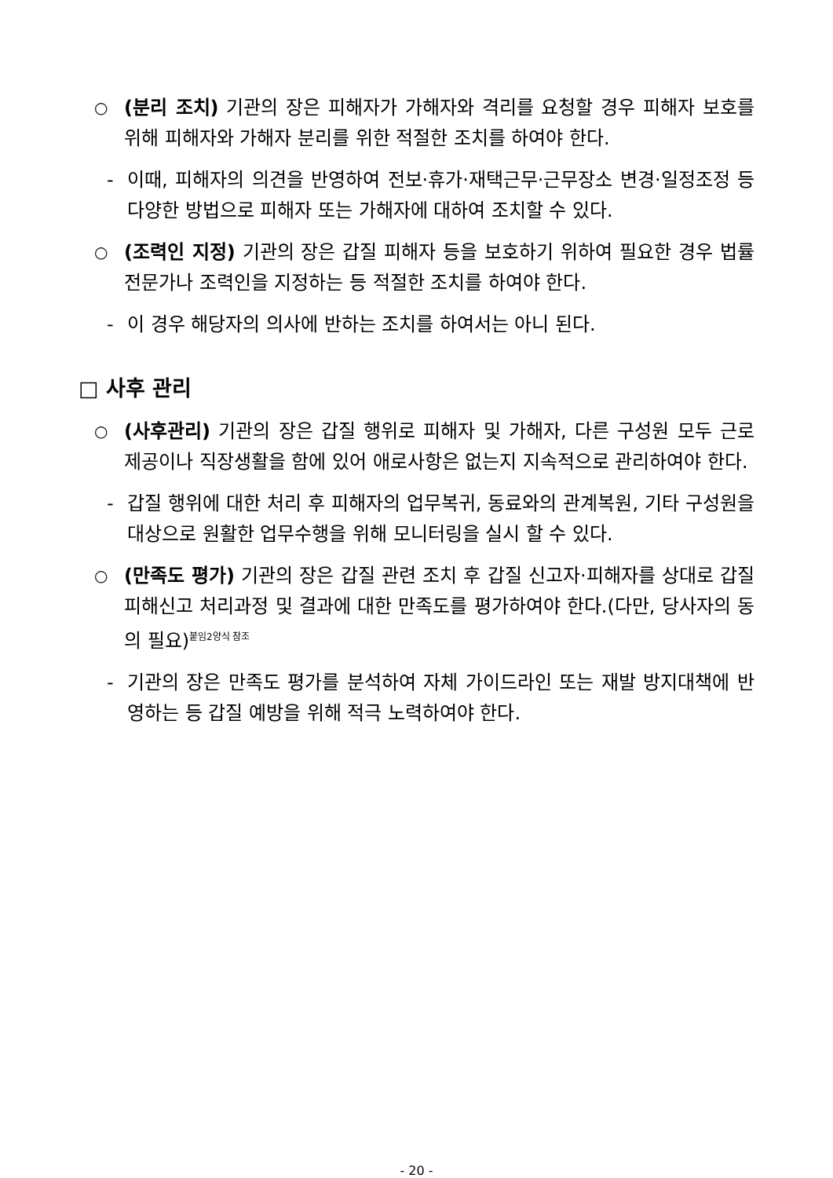○ (분리 조치) 기관의 장은 피해자가 가해자와 격리를 요청할 경우 피해자 보호를 위해 피해자와 가해자 분리를 위한 적절한 조치를 하여야 한다.
- 이때, 피해자의 의견을 반영하여 전보·휴가·재택근무·근무장소 변경·일정조정 등 다양한 방법으로 피해자 또는 가해자에 대하여 조치할 수 있다.
○ (조력인 지정) 기관의 장은 갑질 피해자 등을 보호하기 위하여 필요한 경우 법률전문가나 조력인을 지정하는 등 적절한 조치를 하여야 한다.
- 이 경우 해당자의 의사에 반하는 조치를 하여서는 아니 된다.
□ 사후 관리
○ (사후관리) 기관의 장은 갑질 행위로 피해자 및 가해자, 다른 구성원 모두 근로 제공이나 직장생활을 함에 있어 애로사항은 없는지 지속적으로 관리하여야 한다.
- 갑질 행위에 대한 처리 후 피해자의 업무복귀, 동료와의 관계복원, 기타 구성원을 대상으로 원활한 업무수행을 위해 모니터링을 실시 할 수 있다.
○ (만족도 평가) 기관의 장은 갑질 관련 조치 후 갑질 신고자·피해자를 상대로 갑질 피해신고 처리과정 및 결과에 대한 만족도를 평가하여야 한다.(다만, 당사자의 동의 필요)<sup>붙임2양식 참조</sup>
- 기관의 장은 만족도 평가를 분석하여 자체 가이드라인 또는 재발 방지대책에 반영하는 등 갑질 예방을 위해 적극 노력하여야 한다.
- 20 -